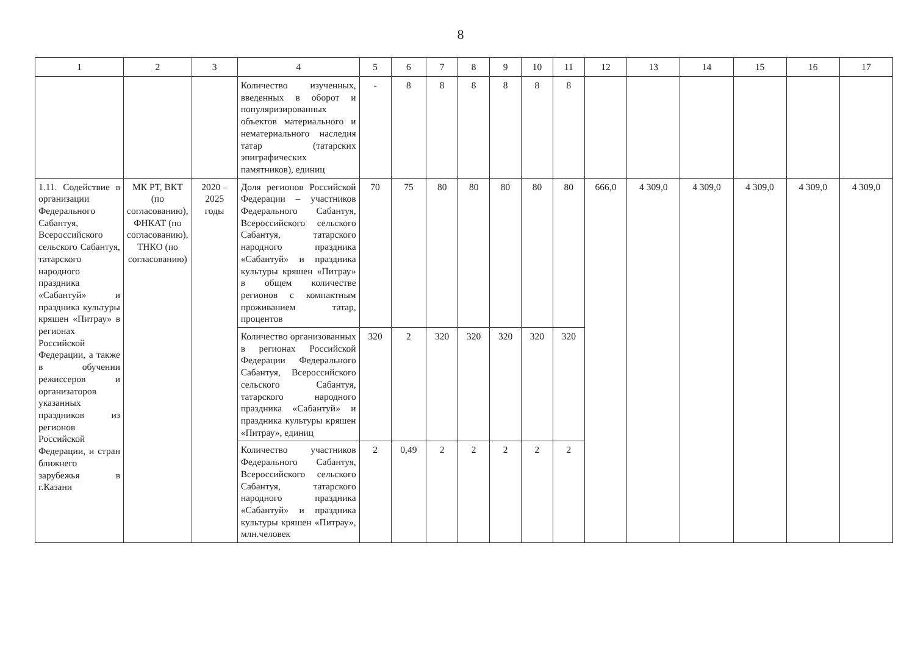8
| 1 | 2 | 3 | 4 | 5 | 6 | 7 | 8 | 9 | 10 | 11 | 12 | 13 | 14 | 15 | 16 | 17 |
| --- | --- | --- | --- | --- | --- | --- | --- | --- | --- | --- | --- | --- | --- | --- | --- | --- |
| | | | Количество изученных, введенных в оборот и популяризированных объектов материального и нематериального наследия татар (татарских эпиграфических памятников), единиц | - | 8 | 8 | 8 | 8 | 8 | 8 | | | | | | |
| 1.11. Содействие в организации Федерального Сабантуя, Всероссийского сельского Сабантуя, татарского народного праздника «Сабантуй» и праздника культуры кряшен «Питрау» в регионах Российской Федерации, а также в обучении режиссеров и организаторов указанных праздников из регионов Российской Федерации, и стран ближнего зарубежья в г.Казани | МК РТ, ВКТ (по согласованию), ФНКАТ (по согласованию), ТНКО (по согласованию) | 2020 – 2025 годы | Доля регионов Российской Федерации – участников Федерального Сабантуя, Всероссийского сельского Сабантуя, татарского народного праздника «Сабантуй» и праздника культуры кряшен «Питрау» в общем количестве регионов с компактным проживанием татар, процентов | 70 | 75 | 80 | 80 | 80 | 80 | 80 | 666,0 | 4 309,0 | 4 309,0 | 4 309,0 | 4 309,0 | 4 309,0 |
| | | | Количество организованных в регионах Российской Федерации Федерального Сабантуя, Всероссийского сельского Сабантуя, татарского народного праздника «Сабантуй» и праздника культуры кряшен «Питрау», единиц | 320 | 2 | 320 | 320 | 320 | 320 | 320 | | | | | | |
| | | | Количество участников Федерального Сабантуя, Всероссийского сельского Сабантуя, татарского народного праздника «Сабантуй» и праздника культуры кряшен «Питрау», млн.человек | 2 | 0,49 | 2 | 2 | 2 | 2 | 2 | | | | | | |